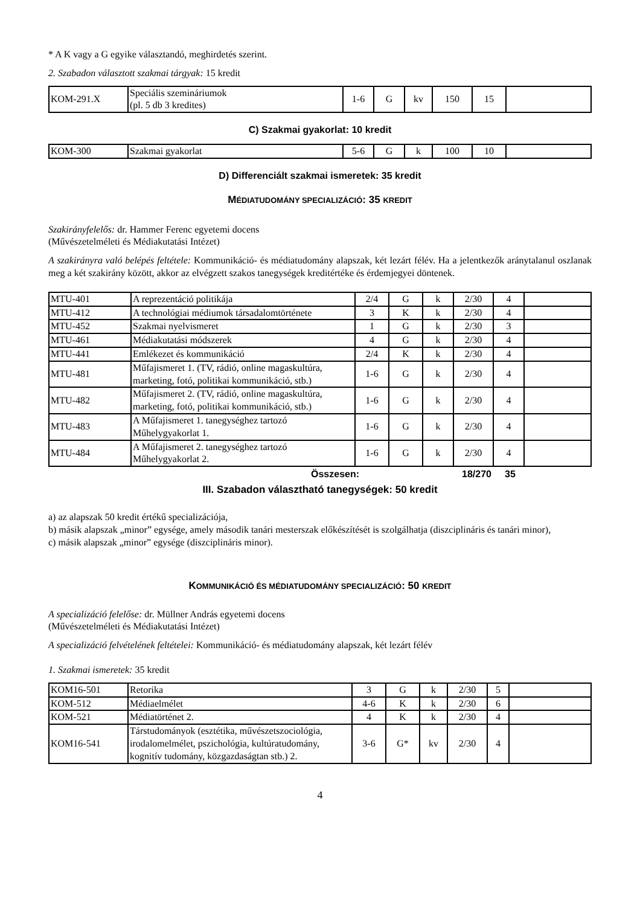* A K vagy a G egyike választandó, meghirdetés szerint.
2. Szabadon választott szakmai tárgyak: 15 kredit
| KOM-291.X | Speciális szemináriumok (pl. 5 db 3 kredites) | 1-6 | G | kv | 150 | 15 | |
C) Szakmai gyakorlat: 10 kredit
| KOM-300 | Szakmai gyakorlat | 5-6 | G | k | 100 | 10 | |
D) Differenciált szakmai ismeretek: 35 kredit
MÉDIATUDOMÁNY SPECIALIZÁCIÓ: 35 KREDIT
Szakirányfelelős: dr. Hammer Ferenc egyetemi docens
(Művészetelméleti és Médiakutatási Intézet)
A szakirányra való belépés feltétele: Kommunikáció- és médiatudomány alapszak, két lezárt félév. Ha a jelentkezők aránytalanul oszlanak meg a két szakirány között, akkor az elvégzett szakos tanegységek kreditértéke és érdemjegyei döntenek.
| MTU-401 | A reprezentáció politikája | 2/4 | G | k | 2/30 | 4 | |
| MTU-412 | A technológiai médiumok társadalomtörténete | 3 | K | k | 2/30 | 4 | |
| MTU-452 | Szakmai nyelvismeret | 1 | G | k | 2/30 | 3 | |
| MTU-461 | Médiakutatási módszerek | 4 | G | k | 2/30 | 4 | |
| MTU-441 | Emlékezet és kommunikáció | 2/4 | K | k | 2/30 | 4 | |
| MTU-481 | Műfajismeret 1. (TV, rádió, online magaskultúra, marketing, fotó, politikai kommunikáció, stb.) | 1-6 | G | k | 2/30 | 4 | |
| MTU-482 | Műfajismeret 2. (TV, rádió, online magaskultúra, marketing, fotó, politikai kommunikáció, stb.) | 1-6 | G | k | 2/30 | 4 | |
| MTU-483 | A Műfajismeret 1. tanegységhez tartozó Műhelygyakorlat 1. | 1-6 | G | k | 2/30 | 4 | |
| MTU-484 | A Műfajismeret 2. tanegységhez tartozó Műhelygyakorlat 2. | 1-6 | G | k | 2/30 | 4 | |
Összesen: 18/270 35
III. Szabadon választható tanegységek: 50 kredit
a) az alapszak 50 kredit értékű specializációja,
b) másik alapszak „minor” egysége, amely második tanári mesterszak előkészítését is szolgálhatja (diszciplináris és tanári minor),
c) másik alapszak „minor” egysége (diszciplináris minor).
KOMMUNIKÁCIÓ ÉS MÉDIATUDOMÁNY SPECIALIZÁCIÓ: 50 KREDIT
A specializáció felelőse: dr. Müllner András egyetemi docens
(Művészetelméleti és Médiakutatási Intézet)
A specializáció felvételének feltételei: Kommunikáció- és médiatudomány alapszak, két lezárt félév
1. Szakmai ismeretek: 35 kredit
| KOM16-501 | Retorika | 3 | G | k | 2/30 | 5 | |
| KOM-512 | Médiaelmélet | 4-6 | K | k | 2/30 | 6 | |
| KOM-521 | Médiatörténet 2. | 4 | K | k | 2/30 | 4 | |
| KOM16-541 | Társtudományok (esztétika, művészetszociológia, irodalomelmélet, pszichológia, kultúratudomány, kognitív tudomány, közgazdaságtan stb.) 2. | 3-6 | G* | kv | 2/30 | 4 | |
4